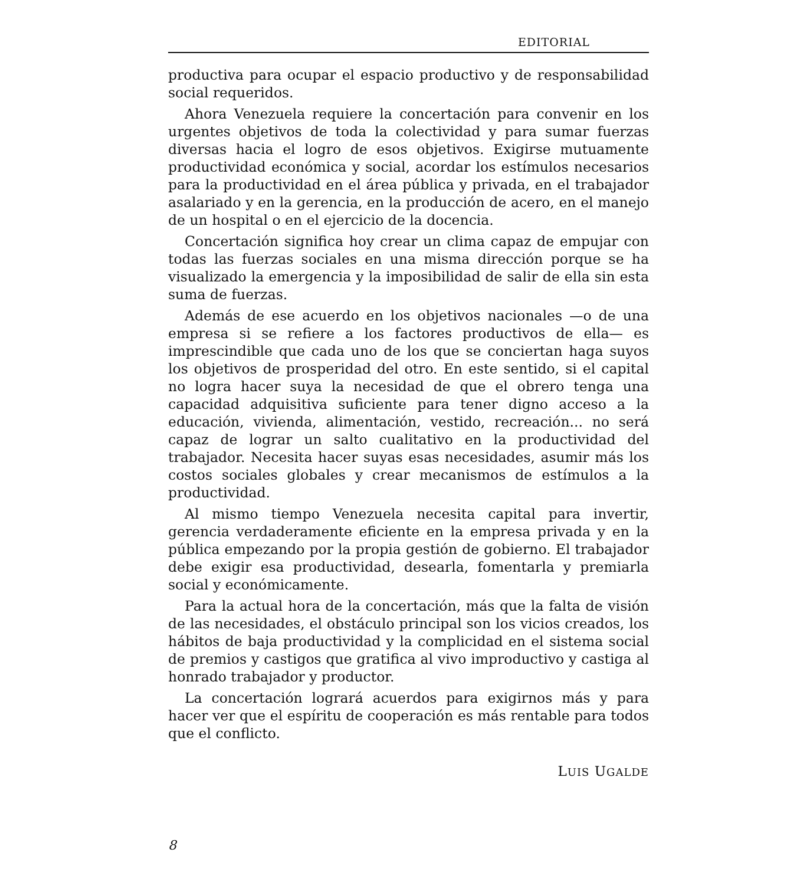EDITORIAL
productiva para ocupar el espacio productivo y de responsabilidad social requeridos.
Ahora Venezuela requiere la concertación para convenir en los urgentes objetivos de toda la colectividad y para sumar fuerzas diversas hacia el logro de esos objetivos. Exigirse mutuamente productividad económica y social, acordar los estímulos necesarios para la productividad en el área pública y privada, en el trabajador asalariado y en la gerencia, en la producción de acero, en el manejo de un hospital o en el ejercicio de la docencia.
Concertación significa hoy crear un clima capaz de empujar con todas las fuerzas sociales en una misma dirección porque se ha visualizado la emergencia y la imposibilidad de salir de ella sin esta suma de fuerzas.
Además de ese acuerdo en los objetivos nacionales —o de una empresa si se refiere a los factores productivos de ella— es imprescindible que cada uno de los que se conciertan haga suyos los objetivos de prosperidad del otro. En este sentido, si el capital no logra hacer suya la necesidad de que el obrero tenga una capacidad adquisitiva suficiente para tener digno acceso a la educación, vivienda, alimentación, vestido, recreación... no será capaz de lograr un salto cualitativo en la productividad del trabajador. Necesita hacer suyas esas necesidades, asumir más los costos sociales globales y crear mecanismos de estímulos a la productividad.
Al mismo tiempo Venezuela necesita capital para invertir, gerencia verdaderamente eficiente en la empresa privada y en la pública empezando por la propia gestión de gobierno. El trabajador debe exigir esa productividad, desearla, fomentarla y premiarla social y económicamente.
Para la actual hora de la concertación, más que la falta de visión de las necesidades, el obstáculo principal son los vicios creados, los hábitos de baja productividad y la complicidad en el sistema social de premios y castigos que gratifica al vivo improductivo y castiga al honrado trabajador y productor.
La concertación logrará acuerdos para exigirnos más y para hacer ver que el espíritu de cooperación es más rentable para todos que el conflicto.
LUIS UGALDE
8